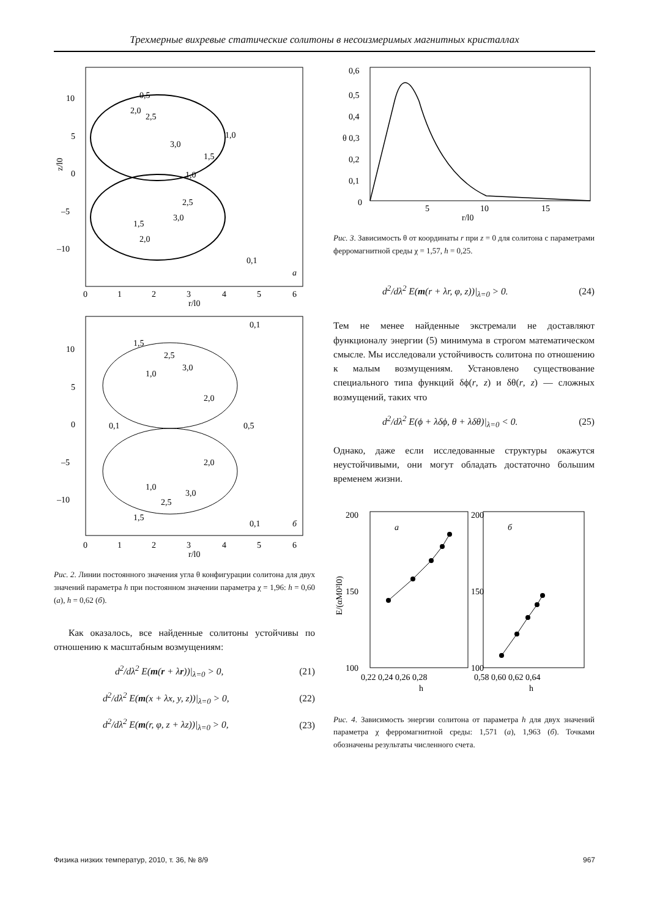Трехмерные вихревые статические солитоны в несоизмеримых магнитных кристаллах
10
5
0
–5
–10
z/l0
0
1
2
3
4
5
6
r/l0
a
0,5
2,0
2,5
1,0
3,0
1,5
1,0
2,5
3,0
1,5
2,0
0,1
10
5
0
–5
–10
0
1
2
3
4
5
6
r/l0
б
0,1
1,5
2,5
3,0
1,0
2,0
0,1
0,5
2,0
1,0
3,0
2,5
1,5
0,1
Рис. 2. Линии постоянного значения угла θ конфигурации солитона для двух значений параметра h при постоянном значении параметра χ = 1,96: h = 0,60 (а), h = 0,62 (б).
Как оказалось, все найденные солитоны устойчивы по отношению к масштабным возмущениям:
d<sup>2</sup>/dλ<sup>2</sup> E(m(r + λr))|<sub>λ=0</sub> > 0, (21)
d<sup>2</sup>/dλ<sup>2</sup> E(m(x + λx, y, z))|<sub>λ=0</sub> > 0, (22)
d<sup>2</sup>/dλ<sup>2</sup> E(m(r, φ, z + λz))|<sub>λ=0</sub> > 0, (23)
0,6
0,5
0,4
θ 0,3
0,2
0,1
0
5
10
15
r/l0
Рис. 3. Зависимость θ от координаты r при z = 0 для солитона с параметрами ферромагнитной среды χ = 1,57, h = 0,25.
d<sup>2</sup>/dλ<sup>2</sup> E(m(r + λr, φ, z))|<sub>λ=0</sub> > 0. (24)
Тем не менее найденные экстремали не доставляют функционалу энергии (5) минимума в строгом математическом смысле. Мы исследовали устойчивость солитона по отношению к малым возмущениям. Установлено существование специального типа функций δϕ(r, z) и δθ(r, z) — сложных возмущений, таких что
d<sup>2</sup>/dλ<sup>2</sup> E(ϕ + λδϕ, θ + λδθ)|<sub>λ=0</sub> < 0. (25)
Однако, даже если исследованные структуры окажутся неустойчивыми, они могут обладать достаточно большим временем жизни.
200
150
100
200
150
100
E/(αM0²l0)
0,22 0,24 0,26 0,28
0,58 0,60 0,62 0,64
h
h
а
б
Рис. 4. Зависимость энергии солитона от параметра h для двух значений параметра χ ферромагнитной среды: 1,571 (а), 1,963 (б). Точками обозначены результаты численного счета.
Физика низких температур, 2010, т. 36, № 8/9 967